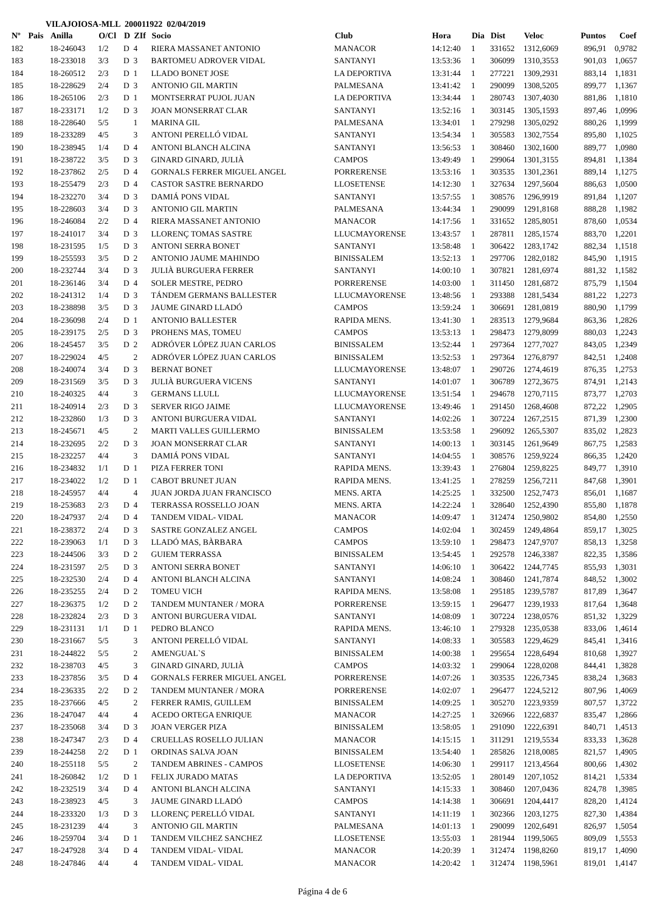VILAJOIOSA-MLL 200011922 02/04/2019
| Nº | Pais | Anilla | O/Cl | D | ZIf | Socio | Club | Hora | Dia | Dist | Veloc | Puntos | Coef |
| --- | --- | --- | --- | --- | --- | --- | --- | --- | --- | --- | --- | --- | --- |
| 182 | | 18-246043 | 1/2 | D | 4 | RIERA MASSANET ANTONIO | MANACOR | 14:12:40 | 1 | 331652 | 1312,6069 | 896,91 | 0,9782 |
| 183 | | 18-233018 | 3/3 | D | 3 | BARTOMEU ADROVER VIDAL | SANTANYI | 13:53:36 | 1 | 306099 | 1310,3553 | 901,03 | 1,0657 |
| 184 | | 18-260512 | 2/3 | D | 1 | LLADO BONET JOSE | LA DEPORTIVA | 13:31:44 | 1 | 277221 | 1309,2931 | 883,14 | 1,1831 |
| 185 | | 18-228629 | 2/4 | D | 3 | ANTONIO GIL MARTIN | PALMESANA | 13:41:42 | 1 | 290099 | 1308,5205 | 899,77 | 1,1367 |
| 186 | | 18-265106 | 2/3 | D | 1 | MONTSERRAT PUJOL JUAN | LA DEPORTIVA | 13:34:44 | 1 | 280743 | 1307,4030 | 881,86 | 1,1810 |
| 187 | | 18-233171 | 1/2 | D | 3 | JOAN MONSERRAT CLAR | SANTANYI | 13:52:16 | 1 | 303145 | 1305,1593 | 897,46 | 1,0996 |
| 188 | | 18-228640 | 5/5 | | 1 | MARINA GIL | PALMESANA | 13:34:01 | 1 | 279298 | 1305,0292 | 880,26 | 1,1999 |
| 189 | | 18-233289 | 4/5 | | 3 | ANTONI PERELLÓ VIDAL | SANTANYI | 13:54:34 | 1 | 305583 | 1302,7554 | 895,80 | 1,1025 |
| 190 | | 18-238945 | 1/4 | D | 4 | ANTONI BLANCH ALCINA | SANTANYI | 13:56:53 | 1 | 308460 | 1302,1600 | 889,77 | 1,0980 |
| 191 | | 18-238722 | 3/5 | D | 3 | GINARD GINARD, JULIÀ | CAMPOS | 13:49:49 | 1 | 299064 | 1301,3155 | 894,81 | 1,1384 |
| 192 | | 18-237862 | 2/5 | D | 4 | GORNALS FERRER MIGUEL ANGEL | PORRERENSE | 13:53:16 | 1 | 303535 | 1301,2361 | 889,14 | 1,1275 |
| 193 | | 18-255479 | 2/3 | D | 4 | CASTOR SASTRE BERNARDO | LLOSETENSE | 14:12:30 | 1 | 327634 | 1297,5604 | 886,63 | 1,0500 |
| 194 | | 18-232270 | 3/4 | D | 3 | DAMIÁ PONS VIDAL | SANTANYI | 13:57:55 | 1 | 308576 | 1296,9919 | 891,84 | 1,1207 |
| 195 | | 18-228603 | 3/4 | D | 3 | ANTONIO GIL MARTIN | PALMESANA | 13:44:34 | 1 | 290099 | 1291,8168 | 888,28 | 1,1982 |
| 196 | | 18-246084 | 2/2 | D | 4 | RIERA MASSANET ANTONIO | MANACOR | 14:17:56 | 1 | 331652 | 1285,8051 | 878,60 | 1,0534 |
| 197 | | 18-241017 | 3/4 | D | 3 | LLORENÇ TOMAS SASTRE | LLUCMAYORENSE | 13:43:57 | 1 | 287811 | 1285,1574 | 883,70 | 1,2201 |
| 198 | | 18-231595 | 1/5 | D | 3 | ANTONI SERRA BONET | SANTANYI | 13:58:48 | 1 | 306422 | 1283,1742 | 882,34 | 1,1518 |
| 199 | | 18-255593 | 3/5 | D | 2 | ANTONIO JAUME MAHINDO | BINISSALEM | 13:52:13 | 1 | 297706 | 1282,0182 | 845,90 | 1,1915 |
| 200 | | 18-232744 | 3/4 | D | 3 | JULIÀ BURGUERA FERRER | SANTANYI | 14:00:10 | 1 | 307821 | 1281,6974 | 881,32 | 1,1582 |
| 201 | | 18-236146 | 3/4 | D | 4 | SOLER MESTRE, PEDRO | PORRERENSE | 14:03:00 | 1 | 311450 | 1281,6872 | 875,79 | 1,1504 |
| 202 | | 18-241312 | 1/4 | D | 3 | TÁNDEM GERMANS BALLESTER | LLUCMAYORENSE | 13:48:56 | 1 | 293388 | 1281,5434 | 881,22 | 1,2273 |
| 203 | | 18-238898 | 3/5 | D | 3 | JAUME GINARD LLADÓ | CAMPOS | 13:59:24 | 1 | 306691 | 1281,0819 | 880,90 | 1,1799 |
| 204 | | 18-236098 | 2/4 | D | 1 | ANTONIO BALLESTER | RAPIDA MENS. | 13:41:30 | 1 | 283513 | 1279,9684 | 863,36 | 1,2826 |
| 205 | | 18-239175 | 2/5 | D | 3 | PROHENS MAS, TOMEU | CAMPOS | 13:53:13 | 1 | 298473 | 1279,8099 | 880,03 | 1,2243 |
| 206 | | 18-245457 | 3/5 | D | 2 | ADRÓVER LÓPEZ JUAN CARLOS | BINISSALEM | 13:52:44 | 1 | 297364 | 1277,7027 | 843,05 | 1,2349 |
| 207 | | 18-229024 | 4/5 | | 2 | ADRÓVER LÓPEZ JUAN CARLOS | BINISSALEM | 13:52:53 | 1 | 297364 | 1276,8797 | 842,51 | 1,2408 |
| 208 | | 18-240074 | 3/4 | D | 3 | BERNAT BONET | LLUCMAYORENSE | 13:48:07 | 1 | 290726 | 1274,4619 | 876,35 | 1,2753 |
| 209 | | 18-231569 | 3/5 | D | 3 | JULIÀ BURGUERA VICENS | SANTANYI | 14:01:07 | 1 | 306789 | 1272,3675 | 874,91 | 1,2143 |
| 210 | | 18-240325 | 4/4 | | 3 | GERMANS LLULL | LLUCMAYORENSE | 13:51:54 | 1 | 294678 | 1270,7115 | 873,77 | 1,2703 |
| 211 | | 18-240914 | 2/3 | D | 3 | SERVER RIGO JAIME | LLUCMAYORENSE | 13:49:46 | 1 | 291450 | 1268,4608 | 872,22 | 1,2905 |
| 212 | | 18-232860 | 1/3 | D | 3 | ANTONI BURGUERA VIDAL | SANTANYI | 14:02:26 | 1 | 307224 | 1267,2515 | 871,39 | 1,2300 |
| 213 | | 18-245671 | 4/5 | | 2 | MARTI VALLES GUILLERMO | BINISSALEM | 13:53:58 | 1 | 296092 | 1265,5307 | 835,02 | 1,2823 |
| 214 | | 18-232695 | 2/2 | D | 3 | JOAN MONSERRAT CLAR | SANTANYI | 14:00:13 | 1 | 303145 | 1261,9649 | 867,75 | 1,2583 |
| 215 | | 18-232257 | 4/4 | | 3 | DAMIÁ PONS VIDAL | SANTANYI | 14:04:55 | 1 | 308576 | 1259,9224 | 866,35 | 1,2420 |
| 216 | | 18-234832 | 1/1 | D | 1 | PIZA FERRER TONI | RAPIDA MENS. | 13:39:43 | 1 | 276804 | 1259,8225 | 849,77 | 1,3910 |
| 217 | | 18-234022 | 1/2 | D | 1 | CABOT BRUNET JUAN | RAPIDA MENS. | 13:41:25 | 1 | 278259 | 1256,7211 | 847,68 | 1,3901 |
| 218 | | 18-245957 | 4/4 | | 4 | JUAN JORDA JUAN FRANCISCO | MENS. ARTA | 14:25:25 | 1 | 332500 | 1252,7473 | 856,01 | 1,1687 |
| 219 | | 18-253683 | 2/3 | D | 4 | TERRASSA ROSSELLO JOAN | MENS. ARTA | 14:22:24 | 1 | 328640 | 1252,4390 | 855,80 | 1,1878 |
| 220 | | 18-247937 | 2/4 | D | 4 | TANDEM VIDAL- VIDAL | MANACOR | 14:09:47 | 1 | 312474 | 1250,9802 | 854,80 | 1,2550 |
| 221 | | 18-238372 | 2/4 | D | 3 | SASTRE GONZALEZ ANGEL | CAMPOS | 14:02:04 | 1 | 302459 | 1249,4864 | 859,17 | 1,3025 |
| 222 | | 18-239063 | 1/1 | D | 3 | LLADÓ MAS, BÀRBARA | CAMPOS | 13:59:10 | 1 | 298473 | 1247,9707 | 858,13 | 1,3258 |
| 223 | | 18-244506 | 3/3 | D | 2 | GUIEM TERRASSA | BINISSALEM | 13:54:45 | 1 | 292578 | 1246,3387 | 822,35 | 1,3586 |
| 224 | | 18-231597 | 2/5 | D | 3 | ANTONI SERRA BONET | SANTANYI | 14:06:10 | 1 | 306422 | 1244,7745 | 855,93 | 1,3031 |
| 225 | | 18-232530 | 2/4 | D | 4 | ANTONI BLANCH ALCINA | SANTANYI | 14:08:24 | 1 | 308460 | 1241,7874 | 848,52 | 1,3002 |
| 226 | | 18-235255 | 2/4 | D | 2 | TOMEU VICH | RAPIDA MENS. | 13:58:08 | 1 | 295185 | 1239,5787 | 817,89 | 1,3647 |
| 227 | | 18-236375 | 1/2 | D | 2 | TANDEM MUNTANER / MORA | PORRERENSE | 13:59:15 | 1 | 296477 | 1239,1933 | 817,64 | 1,3648 |
| 228 | | 18-232824 | 2/3 | D | 3 | ANTONI BURGUERA VIDAL | SANTANYI | 14:08:09 | 1 | 307224 | 1238,0576 | 851,32 | 1,3229 |
| 229 | | 18-231131 | 1/1 | D | 1 | PEDRO BLANCO | RAPIDA MENS. | 13:46:10 | 1 | 279328 | 1235,0538 | 833,06 | 1,4614 |
| 230 | | 18-231667 | 5/5 | | 3 | ANTONI PERELLÓ VIDAL | SANTANYI | 14:08:33 | 1 | 305583 | 1229,4629 | 845,41 | 1,3416 |
| 231 | | 18-244822 | 5/5 | | 2 | AMENGUAL`S | BINISSALEM | 14:00:38 | 1 | 295654 | 1228,6494 | 810,68 | 1,3927 |
| 232 | | 18-238703 | 4/5 | | 3 | GINARD GINARD, JULIÀ | CAMPOS | 14:03:32 | 1 | 299064 | 1228,0208 | 844,41 | 1,3828 |
| 233 | | 18-237856 | 3/5 | D | 4 | GORNALS FERRER MIGUEL ANGEL | PORRERENSE | 14:07:26 | 1 | 303535 | 1226,7345 | 838,24 | 1,3683 |
| 234 | | 18-236335 | 2/2 | D | 2 | TANDEM MUNTANER / MORA | PORRERENSE | 14:02:07 | 1 | 296477 | 1224,5212 | 807,96 | 1,4069 |
| 235 | | 18-237666 | 4/5 | | 2 | FERRER RAMIS, GUILLEM | BINISSALEM | 14:09:25 | 1 | 305270 | 1223,9359 | 807,57 | 1,3722 |
| 236 | | 18-247047 | 4/4 | | 4 | ACEDO ORTEGA ENRIQUE | MANACOR | 14:27:25 | 1 | 326966 | 1222,6837 | 835,47 | 1,2866 |
| 237 | | 18-235068 | 3/4 | D | 3 | JOAN VERGER PIZA | BINISSALEM | 13:58:05 | 1 | 291090 | 1222,6391 | 840,71 | 1,4513 |
| 238 | | 18-247347 | 2/3 | D | 4 | CRUELLAS ROSELLO JULIAN | MANACOR | 14:15:15 | 1 | 311291 | 1219,5534 | 833,33 | 1,3628 |
| 239 | | 18-244258 | 2/2 | D | 1 | ORDINAS SALVA JOAN | BINISSALEM | 13:54:40 | 1 | 285826 | 1218,0085 | 821,57 | 1,4905 |
| 240 | | 18-255118 | 5/5 | | 2 | TANDEM ABRINES - CAMPOS | LLOSETENSE | 14:06:30 | 1 | 299117 | 1213,4564 | 800,66 | 1,4302 |
| 241 | | 18-260842 | 1/2 | D | 1 | FELIX JURADO MATAS | LA DEPORTIVA | 13:52:05 | 1 | 280149 | 1207,1052 | 814,21 | 1,5334 |
| 242 | | 18-232519 | 3/4 | D | 4 | ANTONI BLANCH ALCINA | SANTANYI | 14:15:33 | 1 | 308460 | 1207,0436 | 824,78 | 1,3985 |
| 243 | | 18-238923 | 4/5 | | 3 | JAUME GINARD LLADÓ | CAMPOS | 14:14:38 | 1 | 306691 | 1204,4417 | 828,20 | 1,4124 |
| 244 | | 18-233320 | 1/3 | D | 3 | LLORENÇ PERELLÓ VIDAL | SANTANYI | 14:11:19 | 1 | 302366 | 1203,1275 | 827,30 | 1,4384 |
| 245 | | 18-231239 | 4/4 | | 3 | ANTONIO GIL MARTIN | PALMESANA | 14:01:13 | 1 | 290099 | 1202,6491 | 826,97 | 1,5054 |
| 246 | | 18-259704 | 3/4 | D | 1 | TANDEM VILCHEZ SANCHEZ | LLOSETENSE | 13:55:03 | 1 | 281944 | 1199,5065 | 809,09 | 1,5553 |
| 247 | | 18-247928 | 3/4 | D | 4 | TANDEM VIDAL- VIDAL | MANACOR | 14:20:39 | 1 | 312474 | 1198,8260 | 819,17 | 1,4090 |
| 248 | | 18-247846 | 4/4 | | 4 | TANDEM VIDAL- VIDAL | MANACOR | 14:20:42 | 1 | 312474 | 1198,5961 | 819,01 | 1,4147 |
Página 4 de 6